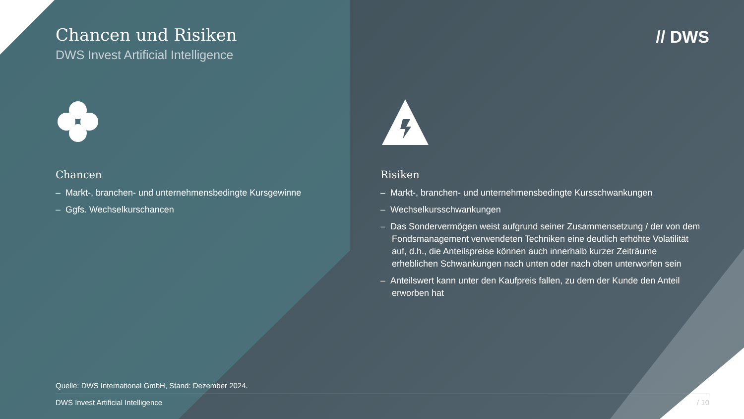// DWS
Chancen und Risiken
DWS Invest Artificial Intelligence
Chancen
– Markt-, branchen- und unternehmensbedingte Kursgewinne
– Ggfs. Wechselkurschancen
Risiken
– Markt-, branchen- und unternehmensbedingte Kursschwankungen
– Wechselkursschwankungen
– Das Sondervermögen weist aufgrund seiner Zusammensetzung / der von dem Fondsmanagement verwendeten Techniken eine deutlich erhöhte Volatilität auf, d.h., die Anteilspreise können auch innerhalb kurzer Zeiträume erheblichen Schwankungen nach unten oder nach oben unterworfen sein
– Anteilswert kann unter den Kaufpreis fallen, zu dem der Kunde den Anteil erworben hat
Quelle: DWS International GmbH, Stand: Dezember 2024.
/ 10 DWS Invest Artificial Intelligence